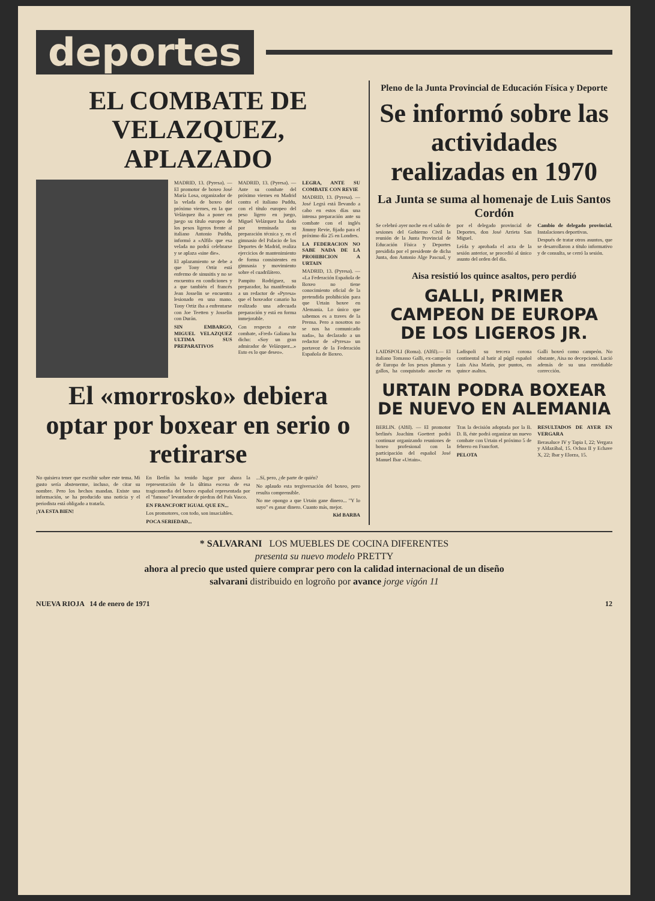deportes
EL COMBATE DE VELAZQUEZ, APLAZADO
MADRID, 13. (Pyresa). — El promotor de boxeo José María Losa, organizador de la velada de boxeo del próximo viernes, en la que Velázquez iba a poner en juego su título europeo de los pesos ligeros frente al italiano Antonio Puddu, informó a «Alfil» que esa velada no podrá celebrarse y se aplaza «sine die».
El aplazamiento se debe a que Tony Ortiz está enfermo de sinusitis y no se encuentra en condiciones y a que también el francés Jean Josselin se encuentra lesionado en una mano. Tony Ortiz iba a enfrentarse con Joe Teetten y Josselin con Durán.
SIN EMBARGO, MIGUEL VELAZQUEZ ULTIMA SUS PREPARATIVOS
MADRID, 13. (Pyresa). — Ante su combate del próximo viernes en Madrid contra el italiano Puddu, con el título europeo del peso ligero en juego, Miguel Velázquez ha dado por terminada su preparación técnica y, en el gimnasio del Palacio de los Deportes de Madrid, realiza ejercicios de mantenimiento de forma consistentes en gimnasia y movimiento sobre el cuadrilátero.
Pampito Rodríguez, su preparador, ha manifestado a un redactor de «Pyresa» que el boxeador canario ha realizado una adecuada preparación y está en forma inmejorable.
Con respecto a este combate, «Fred» Galiana ha dicho: «Soy un gran admirador de Velázquez...» Esto es lo que deseo».
LEGRA, ANTE SU COMBATE CON REVIE
MADRID, 13. (Pyresa). — José Legrá está llevando a cabo en estos días una intensa preparación ante su combate con el inglés Jimmy Revie, fijado para el próximo día 25 en Londres.
LA FEDERACION NO SABE NADA DE LA PROHIBICION A URTAIN
MADRID, 13. (Pyresa). — «La Federación Española de Boxeo no tiene conocimiento oficial de la pretendida prohibición para que Urtain boxee en Alemania. Lo único que sabemos es a traves de la Prensa. Pero a nosotros no se nos ha comunicado nada», ha declarado a un redactor de «Pyresa» un portavoz de la Federación Española de Boxeo.
El «morrosko» debiera optar por boxear en serio o retirarse
No quisiera tener que escribir sobre este tema. Mi gusto sería abstenerme, incluso, de citar su nombre. Pero los hechos mandan. Existe una información, se ha producido una noticia y el periodista está obligado a tratarla.
¡YA ESTA BIEN!
En Berlín ha tenido lugar por ahora la representación de la última escena de esa tragicomedia del boxeo español representada por el "famoso" levantador de piedras del País Vasco.
EN FRANCFORT IGUAL QUE EN...
Los promotores, con todo, son insaciables.
POCA SERIEDAD...
...Sí, pero, ¿de parte de quién?
No aplaudo esta tergiversación del boxeo, pero resulta comprensible.
No me opongo a que Urtain gane dinero... "Y lo suyo" es ganar dinero. Cuanto más, mejor.
Kid BARBA
Pleno de la Junta Provincial de Educación Física y Deporte
Se informó sobre las actividades realizadas en 1970
La Junta se suma al homenaje de Luis Santos Cordón
Se celebró ayer noche en el salón de sesiones del Gobierno Civil la reunión de la Junta Provincial de Educación Física y Deportes presidida por el presidente de dicha Junta, don Antonio Alge Pascual, y por el delegado provincial de Deportes, don José Arrieta San Miguel.
Leída y aprobada el acta de la sesión anterior, se procedió al único asunto del orden del día.
Cambio de delegado provincial. Instalaciones deportivas.
Después de tratar otros asuntos, que se desarrollaron a título informativo y de consulta, se cerró la sesión.
Aisa resistió los quince asaltos, pero perdió
GALLI, PRIMER CAMPEON DE EUROPA DE LOS LIGEROS JR.
LAIDSPOLI (Roma). (Alfil).— El italiano Tomasso Galli, ex-campeón de Europa de los pesos plumas y gallos, ha conquistado anoche en Ladispoli su tercera corona continental al batir al púgil español Luis Aisa Marín, por puntos, en quince asaltos.
Galli boxeó como campeón. No obstante, Aisa no decepcionó. Lució además de su una envidiable corrección.
URTAIN PODRA BOXEAR DE NUEVO EN ALEMANIA
BERLIN. (Alfil). — El promotor berlinés Joachim Goettert podrá continuar organizando reuniones de boxeo profesional con la participación del español José Manuel Ibar «Urtain».
Tras la decisión adoptada por la B. D. B, éste podrá organizar un nuevo combate con Urtain el próximo 5 de febrero en Francfort.
PELOTA
RESULTADOS DE AYER EN VERGARA
Berasaluce IV y Tapia I, 22; Vergara y Aldazábal, 15. Ochoa II y Echave X, 22; Ibar y Elorza, 15.
* SALVARANI LOS MUEBLES DE COCINA DIFERENTES
presenta su nuevo modelo PRETTY
ahora al precio que usted quiere comprar pero con la calidad internacional de un diseño
salvarani distribuido en logroño por avance jorge vigón 11
NUEVA RIOJA 14 de enero de 1971 12